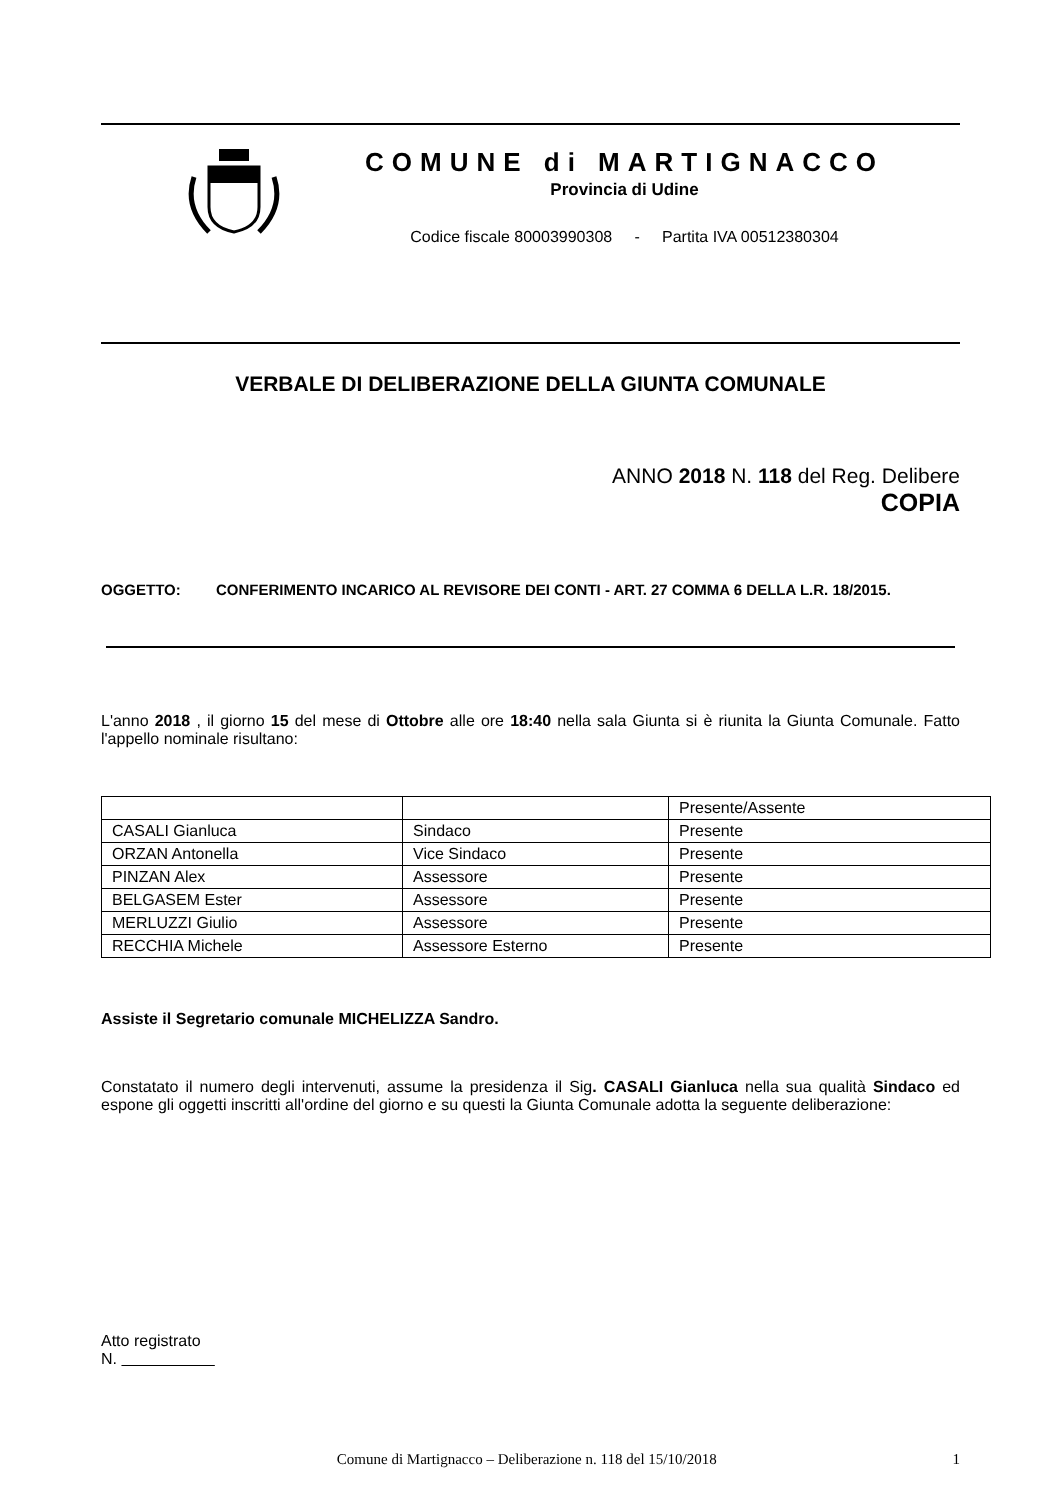COMUNE di MARTIGNACCO
Provincia di Udine
Codice fiscale 80003990308 - Partita IVA 00512380304
VERBALE DI DELIBERAZIONE DELLA GIUNTA COMUNALE
ANNO 2018 N. 118 del Reg. Delibere
COPIA
OGGETTO: CONFERIMENTO INCARICO AL REVISORE DEI CONTI - ART. 27 COMMA 6 DELLA L.R. 18/2015.
L'anno 2018 , il giorno 15 del mese di Ottobre alle ore 18:40 nella sala Giunta si è riunita la Giunta Comunale. Fatto l'appello nominale risultano:
| | | Presente/Assente |
| CASALI Gianluca | Sindaco | Presente |
| ORZAN Antonella | Vice Sindaco | Presente |
| PINZAN Alex | Assessore | Presente |
| BELGASEM Ester | Assessore | Presente |
| MERLUZZI Giulio | Assessore | Presente |
| RECCHIA Michele | Assessore Esterno | Presente |
Assiste il Segretario comunale MICHELIZZA Sandro.
Constatato il numero degli intervenuti, assume la presidenza il Sig. CASALI Gianluca nella sua qualità Sindaco ed espone gli oggetti inscritti all'ordine del giorno e su questi la Giunta Comunale adotta la seguente deliberazione:
Atto registrato
N.
Comune di Martignacco – Deliberazione n. 118 del 15/10/2018 1